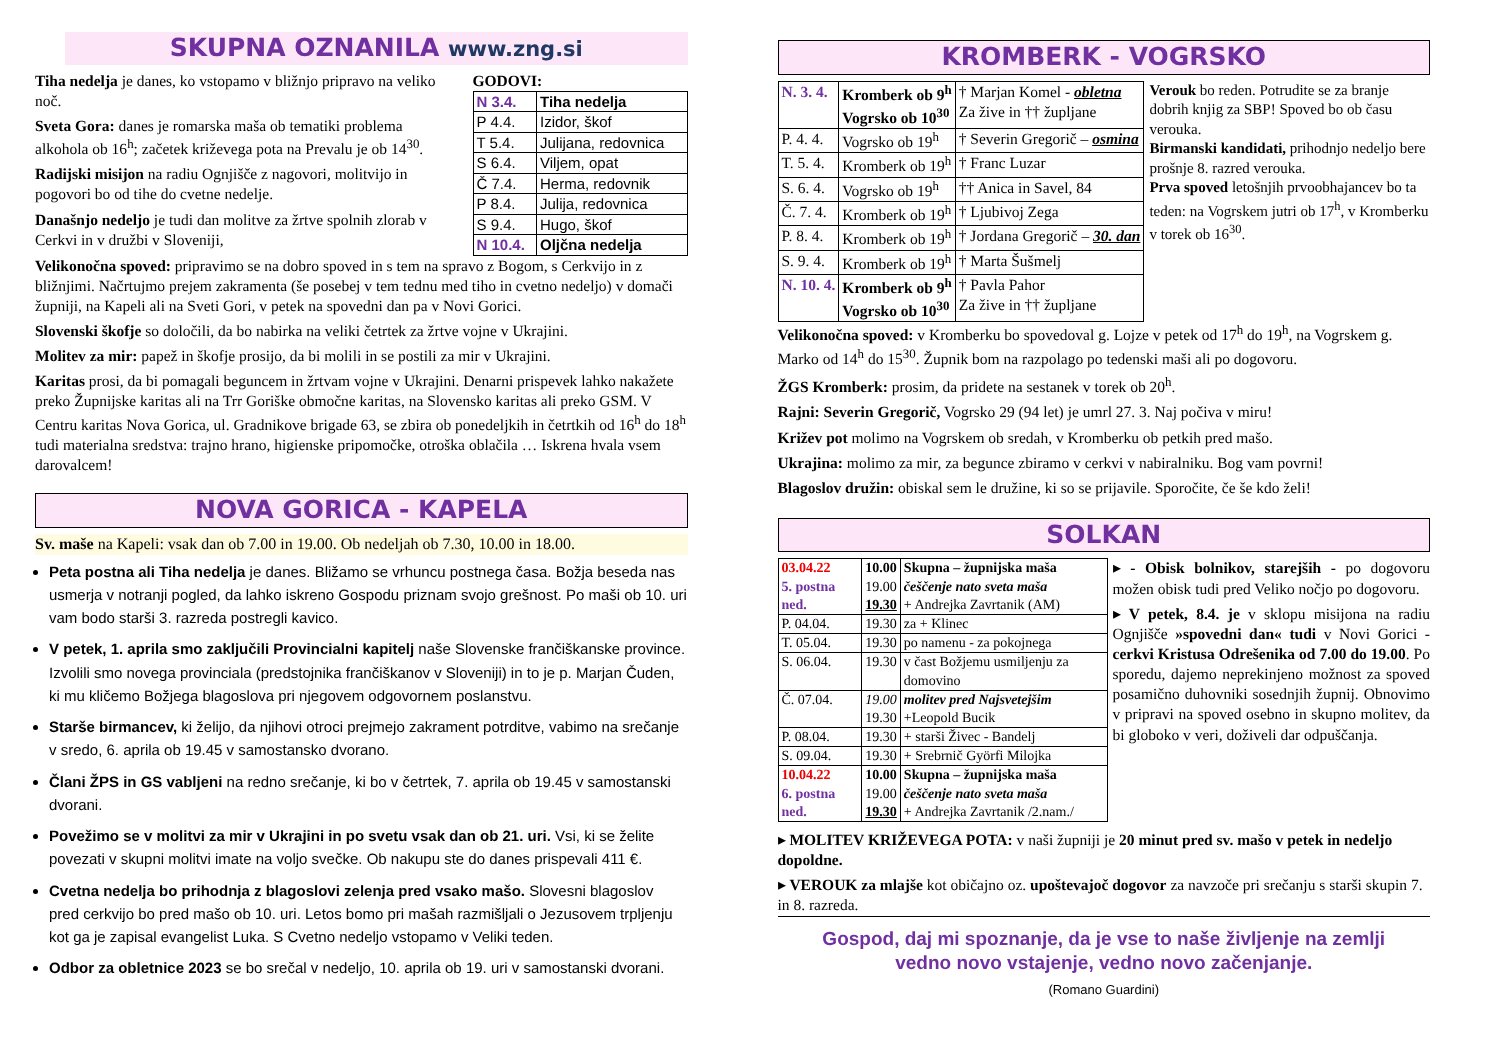SKUPNA OZNANILA www.zng.si
Tiha nedelja je danes, ko vstopamo v bližnjo pripravo na veliko noč.
Sveta Gora: danes je romarska maša ob tematiki problema alkohola ob 16<sup>h</sup>; začetek križevega pota na Prevalu je ob 14<sup>30</sup>.
Radijski misijon na radiu Ognjišče z nagovori, molitvijo in pogovori bo od tihe do cvetne nedelje.
Današnjo nedeljo je tudi dan molitve za žrtve spolnih zlorab v Cerkvi in v družbi v Sloveniji,
GODOVI:
| N 3.4. | Tiha nedelja |
| P 4.4. | Izidor, škof |
| T 5.4. | Julijana, redovnica |
| S 6.4. | Viljem, opat |
| Č 7.4. | Herma, redovnik |
| P 8.4. | Julija, redovnica |
| S 9.4. | Hugo, škof |
| N 10.4. | Oljčna nedelja |
Velikonočna spoved: pripravimo se na dobro spoved in s tem na spravo z Bogom, s Cerkvijo in z bližnjimi. Načrtujmo prejem zakramenta (še posebej v tem tednu med tiho in cvetno nedeljo) v domači župniji, na Kapeli ali na Sveti Gori, v petek na spovedni dan pa v Novi Gorici.
Slovenski škofje so določili, da bo nabirka na veliki četrtek za žrtve vojne v Ukrajini.
Molitev za mir: papež in škofje prosijo, da bi molili in se postili za mir v Ukrajini.
Karitas prosi, da bi pomagali beguncem in žrtvam vojne v Ukrajini. Denarni prispevek lahko nakažete preko Župnijske karitas ali na Trr Goriške območne karitas, na Slovensko karitas ali preko GSM. V Centru karitas Nova Gorica, ul. Gradnikove brigade 63, se zbira ob ponedeljkih in četrtkih od 16<sup>h</sup> do 18<sup>h</sup> tudi materialna sredstva: trajno hrano, higienske pripomočke, otroška oblačila … Iskrena hvala vsem darovalcem!
NOVA GORICA - KAPELA
Sv. maše na Kapeli: vsak dan ob 7.00 in 19.00. Ob nedeljah ob 7.30, 10.00 in 18.00.
Peta postna ali Tiha nedelja je danes. Bližamo se vrhuncu postnega časa. Božja beseda nas usmerja v notranji pogled, da lahko iskreno Gospodu priznam svojo grešnost. Po maši ob 10. uri vam bodo starši 3. razreda postregli kavico.
V petek, 1. aprila smo zaključili Provincialni kapitelj naše Slovenske frančiškanske province. Izvolili smo novega provinciala (predstojnika frančiškanov v Sloveniji) in to je p. Marjan Čuden, ki mu kličemo Božjega blagoslova pri njegovem odgovornem poslanstvu.
Starše birmancev, ki želijo, da njihovi otroci prejmejo zakrament potrditve, vabimo na srečanje v sredo, 6. aprila ob 19.45 v samostansko dvorano.
Člani ŽPS in GS vabljeni na redno srečanje, ki bo v četrtek, 7. aprila ob 19.45 v samostanski dvorani.
Povežimo se v molitvi za mir v Ukrajini in po svetu vsak dan ob 21. uri. Vsi, ki se želite povezati v skupni molitvi imate na voljo svečke. Ob nakupu ste do danes prispevali 411 €.
Cvetna nedelja bo prihodnja z blagoslovi zelenja pred vsako mašo. Slovesni blagoslov pred cerkvijo bo pred mašo ob 10. uri. Letos bomo pri mašah razmišljali o Jezusovem trpljenju kot ga je zapisal evangelist Luka. S Cvetno nedeljo vstopamo v Veliki teden.
Odbor za obletnice 2023 se bo srečal v nedeljo, 10. aprila ob 19. uri v samostanski dvorani.
KROMBERK - VOGRSKO
| N. 3. 4. | Kromberk ob 9<sup>h</sup> Vogrsko ob 10<sup>30</sup> | † Marjan Komel - obletna Za žive in †† župljane |
| P. 4. 4. | Vogrsko ob 19<sup>h</sup> | † Severin Gregorič – osmina |
| T. 5. 4. | Kromberk ob 19<sup>h</sup> | † Franc Luzar |
| S. 6. 4. | Vogrsko ob 19<sup>h</sup> | †† Anica in Savel, 84 |
| Č. 7. 4. | Kromberk ob 19<sup>h</sup> | † Ljubivoj Zega |
| P. 8. 4. | Kromberk ob 19<sup>h</sup> | † Jordana Gregorič – 30. dan |
| S. 9. 4. | Kromberk ob 19<sup>h</sup> | † Marta Šušmelj |
| N. 10. 4. | Kromberk ob 9<sup>h</sup> Vogrsko ob 10<sup>30</sup> | † Pavla Pahor Za žive in †† župljane |
Verouk bo reden. Potrudite se za branje dobrih knjig za SBP! Spoved bo ob času verouka.
Birmanski kandidati, prihodnjo nedeljo bere prošnje 8. razred verouka.
Prva spoved letošnjih prvoobhajancev bo ta teden: na Vogrskem jutri ob 17<sup>h</sup>, v Kromberku v torek ob 16<sup>30</sup>.
Velikonočna spoved: v Kromberku bo spovedoval g. Lojze v petek od 17<sup>h</sup> do 19<sup>h</sup>, na Vogrskem g. Marko od 14<sup>h</sup> do 15<sup>30</sup>. Župnik bom na razpolago po tedenski maši ali po dogovoru.
ŽGS Kromberk: prosim, da pridete na sestanek v torek ob 20<sup>h</sup>.
Rajni: Severin Gregorič, Vogrsko 29 (94 let) je umrl 27. 3. Naj počiva v miru!
Križev pot molimo na Vogrskem ob sredah, v Kromberku ob petkih pred mašo.
Ukrajina: molimo za mir, za begunce zbiramo v cerkvi v nabiralniku. Bog vam povrni!
Blagoslov družin: obiskal sem le družine, ki so se prijavile. Sporočite, če še kdo želi!
SOLKAN
| 03.04.22 5. postna ned. | 10.00 19.00 19.30 | Skupna – župnijska maša češčenje nato sveta maša + Andrejka Zavrtanik (AM) |
| P. 04.04. | 19.30 | za + Klinec |
| T. 05.04. | 19.30 | po namenu - za pokojnega |
| S. 06.04. | 19.30 | v čast Božjemu usmiljenju za domovino |
| Č. 07.04. | 19.00 19.30 | molitev pred Najsvetejšim +Leopold Bucik |
| P. 08.04. | 19.30 | + starši Živec - Bandelj |
| S. 09.04. | 19.30 | + Srebrnič Györfi Milojka |
| 10.04.22 6. postna ned. | 10.00 19.00 19.30 | Skupna – župnijska maša češčenje nato sveta maša + Andrejka Zavrtanik /2.nam./ |
▸ - Obisk bolnikov, starejših - po dogovoru možen obisk tudi pred Veliko nočjo po dogovoru.
▸ V petek, 8.4. je v sklopu misijona na radiu Ognjišče »spovedni dan« tudi v Novi Gorici - cerkvi Kristusa Odrešenika od 7.00 do 19.00. Po sporedu, dajemo neprekinjeno možnost za spoved posamično duhovniki sosednjih župnij. Obnovimo v pripravi na spoved osebno in skupno molitev, da bi globoko v veri, doživeli dar odpuščanja.
▸ MOLITEV KRIŽEVEGA POTA: v naši župniji je 20 minut pred sv. mašo v petek in nedeljo dopoldne.
▸ VEROUK za mlajše kot običajno oz. upoštevajoč dogovor za navzoče pri srečanju s starši skupin 7. in 8. razreda.
Gospod, daj mi spoznanje, da je vse to naše življenje na zemlji
vedno novo vstajenje, vedno novo začenjanje.
(Romano Guardini)